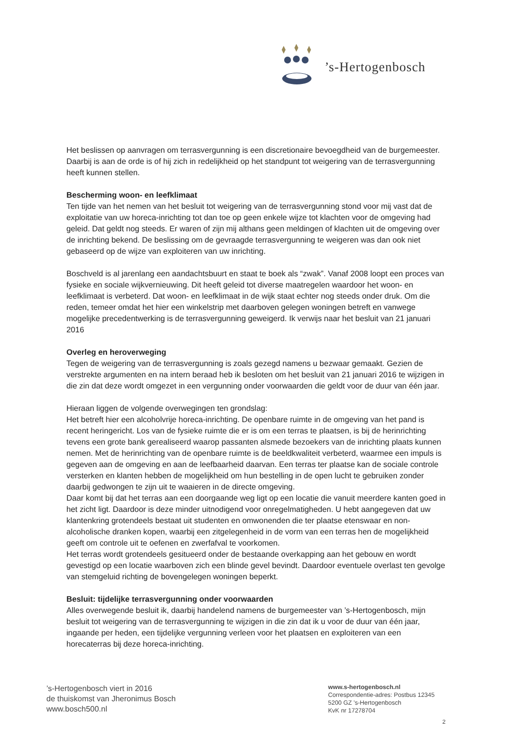’s-Hertogenbosch
Het beslissen op aanvragen om terrasvergunning is een discretionaire bevoegdheid van de burgemeester. Daarbij is aan de orde is of hij zich in redelijkheid op het standpunt tot weigering van de terrasvergunning heeft kunnen stellen.
Bescherming woon- en leefklimaat
Ten tijde van het nemen van het besluit tot weigering van de terrasvergunning stond voor mij vast dat de exploitatie van uw horeca-inrichting tot dan toe op geen enkele wijze tot klachten voor de omgeving had geleid. Dat geldt nog steeds. Er waren of zijn mij althans geen meldingen of klachten uit de omgeving over de inrichting bekend. De beslissing om de gevraagde terrasvergunning te weigeren was dan ook niet gebaseerd op de wijze van exploiteren van uw inrichting.
Boschveld is al jarenlang een aandachtsbuurt en staat te boek als “zwak”. Vanaf 2008 loopt een proces van fysieke en sociale wijkvernieuwing. Dit heeft geleid tot diverse maatregelen waardoor het woon- en leefklimaat is verbeterd. Dat woon- en leefklimaat in de wijk staat echter nog steeds onder druk. Om die reden, temeer omdat het hier een winkelstrip met daarboven gelegen woningen betreft en vanwege mogelijke precedentwerking is de terrasvergunning geweigerd. Ik verwijs naar het besluit van 21 januari 2016
Overleg en heroverweging
Tegen de weigering van de terrasvergunning is zoals gezegd namens u bezwaar gemaakt. Gezien de verstrekte argumenten en na intern beraad heb ik besloten om het besluit van 21 januari 2016 te wijzigen in die zin dat deze wordt omgezet in een vergunning onder voorwaarden die geldt voor de duur van één jaar.
Hieraan liggen de volgende overwegingen ten grondslag:
Het betreft hier een alcoholvrije horeca-inrichting. De openbare ruimte in de omgeving van het pand is recent heringericht. Los van de fysieke ruimte die er is om een terras te plaatsen, is bij de herinrichting tevens een grote bank gerealiseerd waarop passanten alsmede bezoekers van de inrichting plaats kunnen nemen. Met de herinrichting van de openbare ruimte is de beeldkwaliteit verbeterd, waarmee een impuls is gegeven aan de omgeving en aan de leefbaarheid daarvan. Een terras ter plaatse kan de sociale controle versterken en klanten hebben de mogelijkheid om hun bestelling in de open lucht te gebruiken zonder daarbij gedwongen te zijn uit te waaieren in de directe omgeving.
Daar komt bij dat het terras aan een doorgaande weg ligt op een locatie die vanuit meerdere kanten goed in het zicht ligt. Daardoor is deze minder uitnodigend voor onregelmatigheden. U hebt aangegeven dat uw klantenkring grotendeels bestaat uit studenten en omwonenden die ter plaatse etenswaar en non-alcoholische dranken kopen, waarbij een zitgelegenheid in de vorm van een terras hen de mogelijkheid geeft om controle uit te oefenen en zwerfafval te voorkomen.
Het terras wordt grotendeels gesitueerd onder de bestaande overkapping aan het gebouw en wordt gevestigd op een locatie waarboven zich een blinde gevel bevindt. Daardoor eventuele overlast ten gevolge van stemgeluid richting de bovengelegen woningen beperkt.
Besluit: tijdelijke terrasvergunning onder voorwaarden
Alles overwegende besluit ik, daarbij handelend namens de burgemeester van ’s-Hertogenbosch, mijn besluit tot weigering van de terrasvergunning te wijzigen in die zin dat ik u voor de duur van één jaar, ingaande per heden, een tijdelijke vergunning verleen voor het plaatsen en exploiteren van een horecaterras bij deze horeca-inrichting.
’s-Hertogenbosch viert in 2016
de thuiskomst van Jheronimus Bosch
www.bosch500.nl
www.s-hertogenbosch.nl
Correspondentie-adres: Postbus 12345
5200 GZ ’s-Hertogenbosch
KvK nr 17278704
2